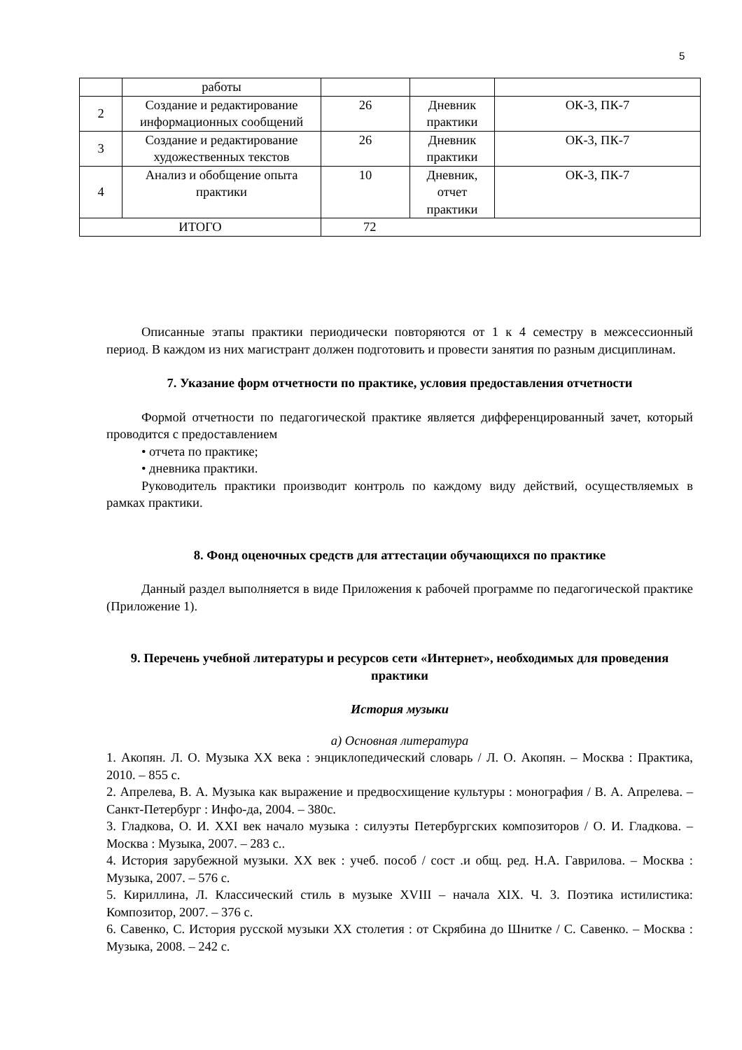5
| | работы | | | |
| 2 | Создание и редактирование информационных сообщений | 26 | Дневник практики | ОК-3, ПК-7 |
| 3 | Создание и редактирование художественных текстов | 26 | Дневник практики | ОК-3, ПК-7 |
| 4 | Анализ и обобщение опыта практики | 10 | Дневник, отчет практики | ОК-3, ПК-7 |
| ИТОГО | | 72 | | |
Описанные этапы практики периодически повторяются от 1 к 4 семестру в межсессионный период. В каждом из них магистрант должен подготовить и провести занятия по разным дисциплинам.
7. Указание форм отчетности по практике, условия предоставления отчетности
Формой отчетности по педагогической практике является дифференцированный зачет, который проводится с предоставлением
• отчета по практике;
• дневника практики.
Руководитель практики производит контроль по каждому виду действий, осуществляемых в рамках практики.
8. Фонд оценочных средств для аттестации обучающихся по практике
Данный раздел выполняется в виде Приложения к рабочей программе по педагогической практике (Приложение 1).
9. Перечень учебной литературы и ресурсов сети «Интернет», необходимых для проведения практики
История музыки
а) Основная литература
1. Акопян. Л. О. Музыка XX века : энциклопедический словарь / Л. О. Акопян. – Москва : Практика, 2010. – 855 с.
2. Апрелева, В. А. Музыка как выражение и предвосхищение культуры : монография / В. А. Апрелева. – Санкт-Петербург : Инфо-да, 2004. – 380с.
3. Гладкова, О. И. XXI век начало музыка : силуэты Петербургских композиторов / О. И. Гладкова. – Москва : Музыка, 2007. – 283 с..
4. История зарубежной музыки. XX век : учеб. пособ / сост .и общ. ред. Н.А. Гаврилова. – Москва : Музыка, 2007. – 576 с.
5. Кириллина, Л. Классический стиль в музыке XVIII – начала XIX. Ч. 3. Поэтика истилистика: Композитор, 2007. – 376 с.
6. Савенко, С. История русской музыки XX столетия : от Скрябина до Шнитке / С. Савенко. – Москва : Музыка, 2008. – 242 с.